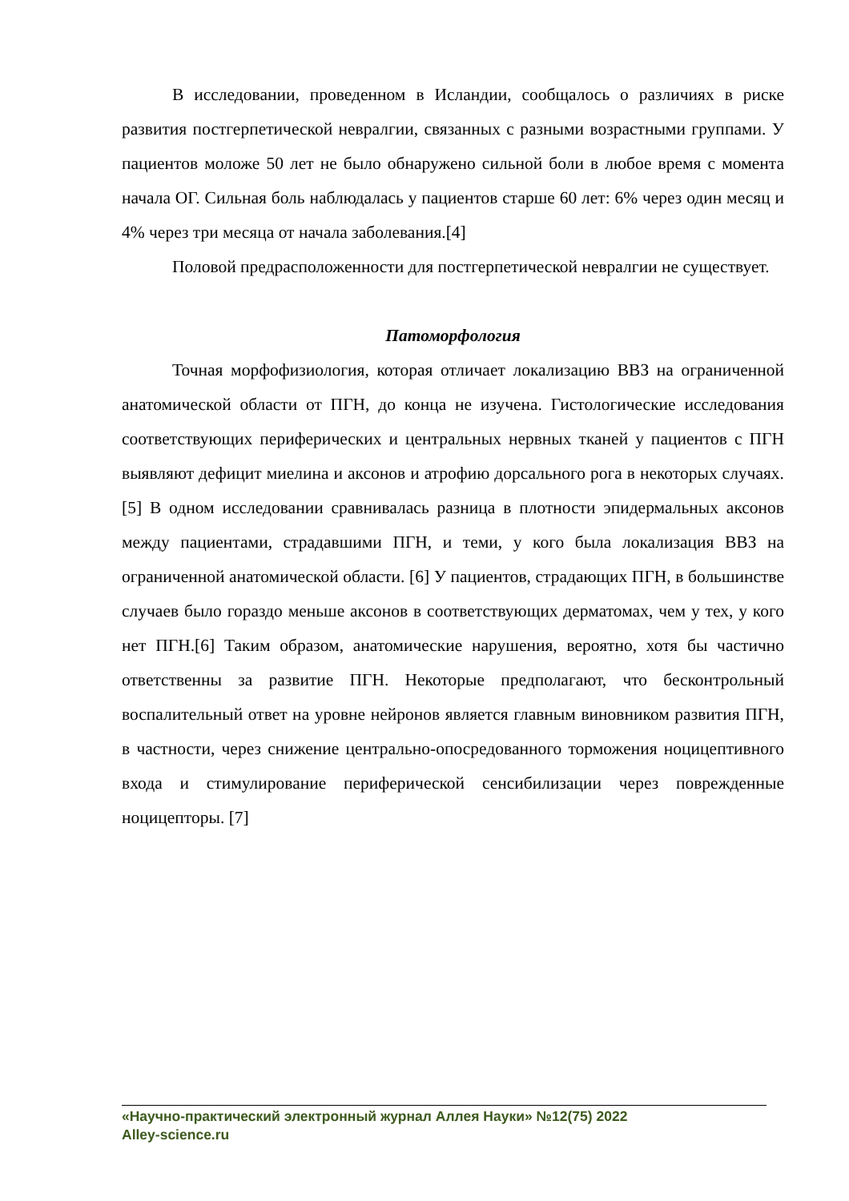В исследовании, проведенном в Исландии, сообщалось о различиях в риске развития постгерпетической невралгии, связанных с разными возрастными группами. У пациентов моложе 50 лет не было обнаружено сильной боли в любое время с момента начала ОГ. Сильная боль наблюдалась у пациентов старше 60 лет: 6% через один месяц и 4% через три месяца от начала заболевания.[4]
Половой предрасположенности для постгерпетической невралгии не существует.
Патоморфология
Точная морфофизиология, которая отличает локализацию ВВЗ на ограниченной анатомической области от ПГН, до конца не изучена. Гистологические исследования соответствующих периферических и центральных нервных тканей у пациентов с ПГН выявляют дефицит миелина и аксонов и атрофию дорсального рога в некоторых случаях.[5] В одном исследовании сравнивалась разница в плотности эпидермальных аксонов между пациентами, страдавшими ПГН, и теми, у кого была локализация ВВЗ на ограниченной анатомической области. [6] У пациентов, страдающих ПГН, в большинстве случаев было гораздо меньше аксонов в соответствующих дерматомах, чем у тех, у кого нет ПГН.[6] Таким образом, анатомические нарушения, вероятно, хотя бы частично ответственны за развитие ПГН. Некоторые предполагают, что бесконтрольный воспалительный ответ на уровне нейронов является главным виновником развития ПГН, в частности, через снижение центрально-опосредованного торможения ноцицептивного входа и стимулирование периферической сенсибилизации через поврежденные ноцицепторы. [7]
«Научно-практический электронный журнал Аллея Науки» №12(75) 2022
Alley-science.ru